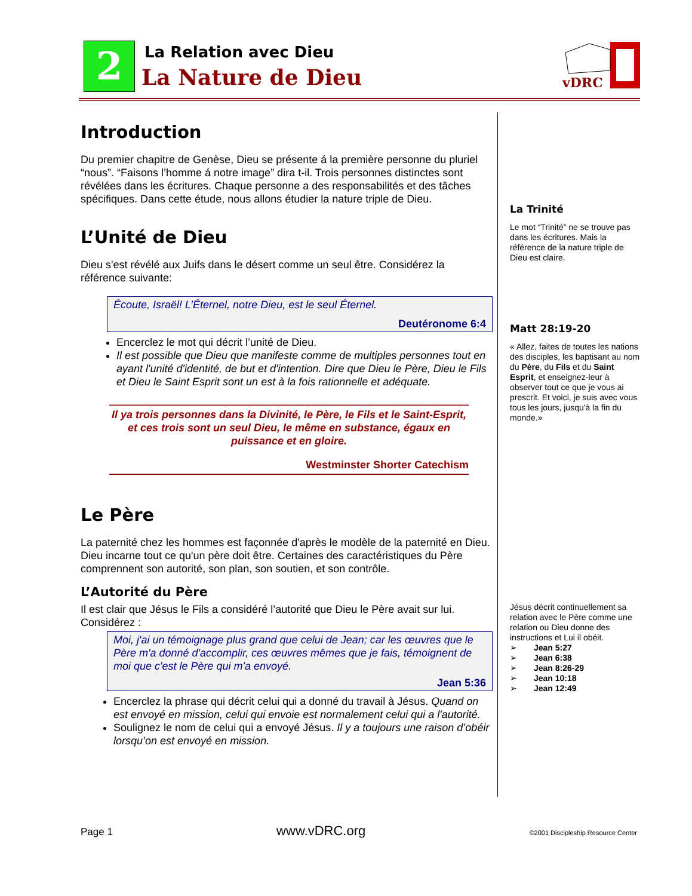2 La Relation avec Dieu
La Nature de Dieu
vDRC
Introduction
Du premier chapitre de Genèse, Dieu se présente á la première personne du pluriel “nous”. “Faisons l’homme á notre image” dira t-il. Trois personnes distinctes sont révélées dans les écritures. Chaque personne a des responsabilités et des tâches spécifiques. Dans cette étude, nous allons étudier la nature triple de Dieu.
L’Unité de Dieu
Dieu s'est révélé aux Juifs dans le désert comme un seul être. Considérez la référence suivante:
Écoute, Israël! L’Éternel, notre Dieu, est le seul Éternel.
Deutéronome 6:4
Encerclez le mot qui décrit l’unité de Dieu.
Il est possible que Dieu que manifeste comme de multiples personnes tout en ayant l'unité d'identité, de but et d'intention. Dire que Dieu le Père, Dieu le Fils et Dieu le Saint Esprit sont un est à la fois rationnelle et adéquate.
Il ya trois personnes dans la Divinité, le Père, le Fils et le Saint-Esprit, et ces trois sont un seul Dieu, le même en substance, égaux en puissance et en gloire.
Westminster Shorter Catechism
Le Père
La paternité chez les hommes est façonnée d'après le modèle de la paternité en Dieu. Dieu incarne tout ce qu'un père doit être. Certaines des caractéristiques du Père comprennent son autorité, son plan, son soutien, et son contrôle.
L’Autorité du Père
Il est clair que Jésus le Fils a considéré l’autorité que Dieu le Père avait sur lui. Considérez :
Moi, j'ai un témoignage plus grand que celui de Jean; car les œuvres que le Père m'a donné d'accomplir, ces œuvres mêmes que je fais, témoignent de moi que c'est le Père qui m'a envoyé.
Jean 5:36
Encerclez la phrase qui décrit celui qui a donné du travail à Jésus. Quand on est envoyé en mission, celui qui envoie est normalement celui qui a l'autorité.
Soulignez le nom de celui qui a envoyé Jésus. Il y a toujours une raison d’obéir lorsqu’on est envoyé en mission.
La Trinité
Le mot “Trinité” ne se trouve pas dans les écritures. Mais la référence de la nature triple de Dieu est claire.
Matt 28:19-20
« Allez, faites de toutes les nations des disciples, les baptisant au nom du Père, du Fils et du Saint Esprit, et enseignez-leur à observer tout ce que je vous ai prescrit. Et voici, je suis avec vous tous les jours, jusqu'à la fin du monde.»
Jésus décrit continuellement sa relation avec le Père comme une relation ou Dieu donne des instructions et Lui il obéit.
➢ Jean 5:27
➢ Jean 6:38
➢ Jean 8:26-29
➢ Jean 10:18
➢ Jean 12:49
Page 1 www.vDRC.org ©2001 Discipleship Resource Center